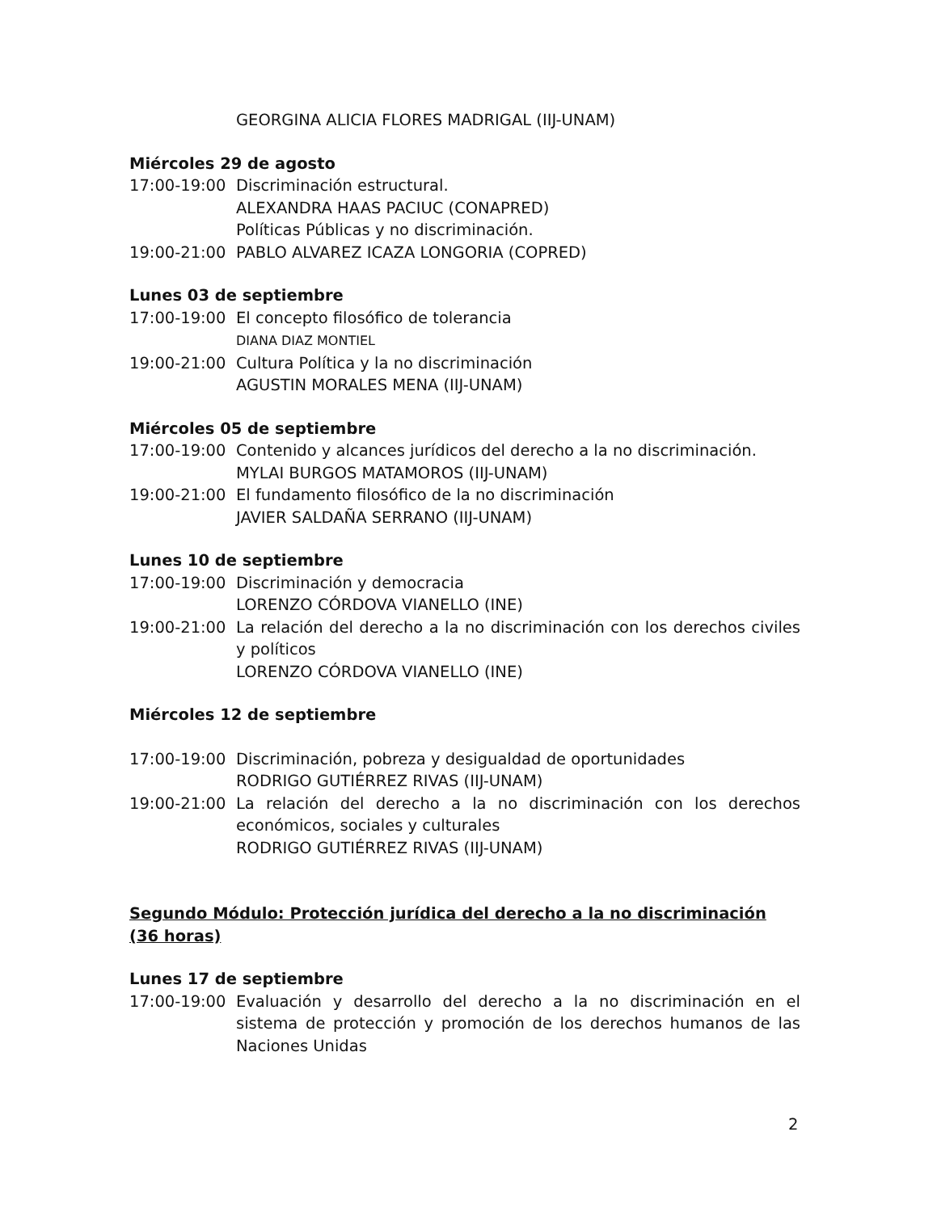GEORGINA ALICIA FLORES MADRIGAL (IIJ-UNAM)
Miércoles 29 de agosto
17:00-19:00 Discriminación estructural.
ALEXANDRA HAAS PACIUC (CONAPRED)
Políticas Públicas y no discriminación.
19:00-21:00 PABLO ALVAREZ ICAZA LONGORIA (COPRED)
Lunes 03 de septiembre
17:00-19:00 El concepto filosófico de tolerancia
DIANA DIAZ MONTIEL
19:00-21:00 Cultura Política y la no discriminación
AGUSTIN MORALES MENA (IIJ-UNAM)
Miércoles 05 de septiembre
17:00-19:00 Contenido y alcances jurídicos del derecho a la no discriminación.
MYLAI BURGOS MATAMOROS (IIJ-UNAM)
19:00-21:00 El fundamento filosófico de la no discriminación
JAVIER SALDAÑA SERRANO (IIJ-UNAM)
Lunes 10 de septiembre
17:00-19:00 Discriminación y democracia
LORENZO CÓRDOVA VIANELLO (INE)
19:00-21:00 La relación del derecho a la no discriminación con los derechos civiles y políticos
LORENZO CÓRDOVA VIANELLO (INE)
Miércoles 12 de septiembre
17:00-19:00 Discriminación, pobreza y desigualdad de oportunidades
RODRIGO GUTIÉRREZ RIVAS (IIJ-UNAM)
19:00-21:00 La relación del derecho a la no discriminación con los derechos económicos, sociales y culturales
RODRIGO GUTIÉRREZ RIVAS (IIJ-UNAM)
Segundo Módulo: Protección jurídica del derecho a la no discriminación (36 horas)
Lunes 17 de septiembre
17:00-19:00 Evaluación y desarrollo del derecho a la no discriminación en el sistema de protección y promoción de los derechos humanos de las Naciones Unidas
2